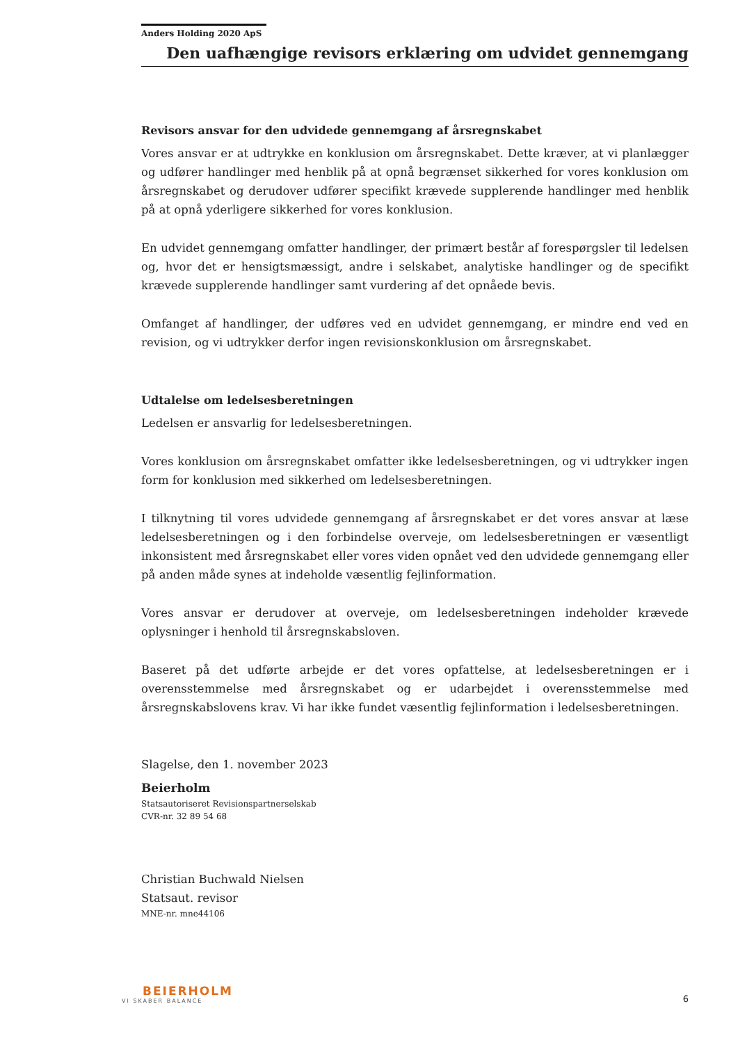Anders Holding 2020 ApS
Den uafhængige revisors erklæring om udvidet gennemgang
Revisors ansvar for den udvidede gennemgang af årsregnskabet
Vores ansvar er at udtrykke en konklusion om årsregnskabet. Dette kræver, at vi planlægger og udfører handlinger med henblik på at opnå begrænset sikkerhed for vores konklusion om årsregnskabet og derudover udfører specifikt krævede supplerende handlinger med henblik på at opnå yderligere sikkerhed for vores konklusion.
En udvidet gennemgang omfatter handlinger, der primært består af forespørgsler til ledelsen og, hvor det er hensigtsmæssigt, andre i selskabet, analytiske handlinger og de specifikt krævede supplerende handlinger samt vurdering af det opnåede bevis.
Omfanget af handlinger, der udføres ved en udvidet gennemgang, er mindre end ved en revision, og vi udtrykker derfor ingen revisionskonklusion om årsregnskabet.
Udtalelse om ledelsesberetningen
Ledelsen er ansvarlig for ledelsesberetningen.
Vores konklusion om årsregnskabet omfatter ikke ledelsesberetningen, og vi udtrykker ingen form for konklusion med sikkerhed om ledelsesberetningen.
I tilknytning til vores udvidede gennemgang af årsregnskabet er det vores ansvar at læse ledelsesberetningen og i den forbindelse overveje, om ledelsesberetningen er væsentligt inkonsistent med årsregnskabet eller vores viden opnået ved den udvidede gennemgang eller på anden måde synes at indeholde væsentlig fejlinformation.
Vores ansvar er derudover at overveje, om ledelsesberetningen indeholder krævede oplysninger i henhold til årsregnskabsloven.
Baseret på det udførte arbejde er det vores opfattelse, at ledelsesberetningen er i overensstemmelse med årsregnskabet og er udarbejdet i overensstemmelse med årsregnskabslovens krav. Vi har ikke fundet væsentlig fejlinformation i ledelsesberetningen.
Slagelse, den 1. november 2023
Beierholm
Statsautoriseret Revisionspartnerselskab
CVR-nr. 32 89 54 68
Christian Buchwald Nielsen
Statsaut. revisor
MNE-nr. mne44106
BEIERHOLM
VI SKABER BALANCE
6